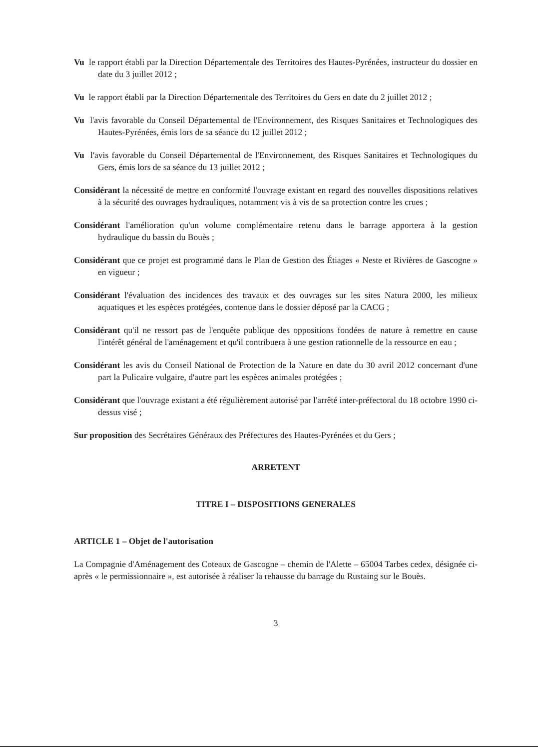Vu le rapport établi par la Direction Départementale des Territoires des Hautes-Pyrénées, instructeur du dossier en date du 3 juillet 2012 ;
Vu le rapport établi par la Direction Départementale des Territoires du Gers en date du 2 juillet 2012 ;
Vu l'avis favorable du Conseil Départemental de l'Environnement, des Risques Sanitaires et Technologiques des Hautes-Pyrénées, émis lors de sa séance du 12 juillet 2012 ;
Vu l'avis favorable du Conseil Départemental de l'Environnement, des Risques Sanitaires et Technologiques du Gers, émis lors de sa séance du 13 juillet 2012 ;
Considérant la nécessité de mettre en conformité l'ouvrage existant en regard des nouvelles dispositions relatives à la sécurité des ouvrages hydrauliques, notamment vis à vis de sa protection contre les crues ;
Considérant l'amélioration qu'un volume complémentaire retenu dans le barrage apportera à la gestion hydraulique du bassin du Bouès ;
Considérant que ce projet est programmé dans le Plan de Gestion des Étiages « Neste et Rivières de Gascogne » en vigueur ;
Considérant l'évaluation des incidences des travaux et des ouvrages sur les sites Natura 2000, les milieux aquatiques et les espèces protégées, contenue dans le dossier déposé par la CACG ;
Considérant qu'il ne ressort pas de l'enquête publique des oppositions fondées de nature à remettre en cause l'intérêt général de l'aménagement et qu'il contribuera à une gestion rationnelle de la ressource en eau ;
Considérant les avis du Conseil National de Protection de la Nature en date du 30 avril 2012 concernant d'une part la Pulicaire vulgaire, d'autre part les espèces animales protégées ;
Considérant que l'ouvrage existant a été régulièrement autorisé par l'arrêté inter-préfectoral du 18 octobre 1990 ci-dessus visé ;
Sur proposition des Secrétaires Généraux des Préfectures des Hautes-Pyrénées et du Gers ;
ARRETENT
TITRE I – DISPOSITIONS GENERALES
ARTICLE 1 – Objet de l'autorisation
La Compagnie d'Aménagement des Coteaux de Gascogne – chemin de l'Alette – 65004 Tarbes cedex, désignée ci-après « le permissionnaire », est autorisée à réaliser la rehausse du barrage du Rustaing sur le Bouès.
3